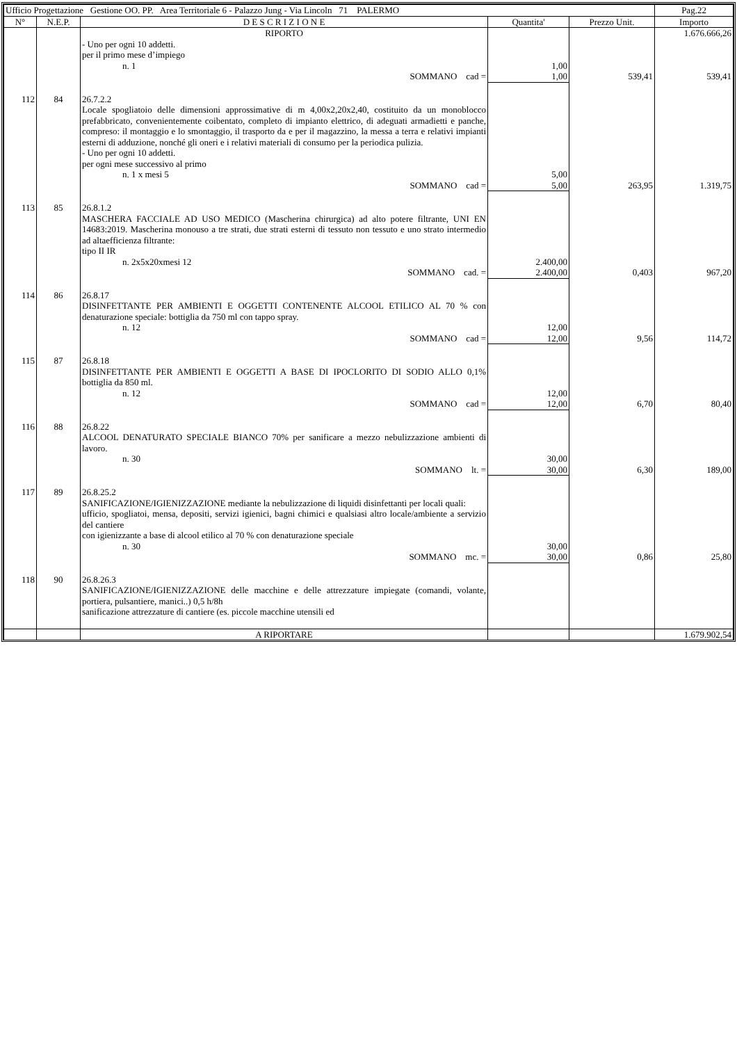| Ufficio Progettazione Gestione OO. PP. Area Territoriale 6 - Palazzo Jung - Via Lincoln 71 PALERMO | | | | | Pag.22 |
| N° | N.E.P. | D E S C R I Z I O N E | Quantita' | Prezzo Unit. | Importo |
| | | RIPORTO | | | 1.676.666,26 |
| | | - Uno per ogni 10 addetti. per il primo mese d’impiego n. 1 | 1,00 | | |
| | | SOMMANO cad = | 1,00 | 539,41 | 539,41 |
| 112 | 84 | 26.7.2.2 Locale spogliatoio delle dimensioni approssimative di m 4,00x2,20x2,40, costituito da un monoblocco prefabbricato, convenientemente coibentato, completo di impianto elettrico, di adeguati armadietti e panche, compreso: il montaggio e lo smontaggio, il trasporto da e per il magazzino, la messa a terra e relativi impianti esterni di adduzione, nonché gli oneri e i relativi materiali di consumo per la periodica pulizia. - Uno per ogni 10 addetti. per ogni mese successivo al primo n. 1 x mesi 5 | 5,00 | | |
| | | SOMMANO cad = | 5,00 | 263,95 | 1.319,75 |
| 113 | 85 | 26.8.1.2 MASCHERA FACCIALE AD USO MEDICO (Mascherina chirurgica) ad alto potere filtrante, UNI EN 14683:2019. Mascherina monouso a tre strati, due strati esterni di tessuto non tessuto e uno strato intermedio ad altaefficienza filtrante: tipo II IR n. 2x5x20xmesi 12 | 2.400,00 | | |
| | | SOMMANO cad. = | 2.400,00 | 0,403 | 967,20 |
| 114 | 86 | 26.8.17 DISINFETTANTE PER AMBIENTI E OGGETTI CONTENENTE ALCOOL ETILICO AL 70 % con denaturazione speciale: bottiglia da 750 ml con tappo spray. n. 12 | 12,00 | | |
| | | SOMMANO cad = | 12,00 | 9,56 | 114,72 |
| 115 | 87 | 26.8.18 DISINFETTANTE PER AMBIENTI E OGGETTI A BASE DI IPOCLORITO DI SODIO ALLO 0,1% bottiglia da 850 ml. n. 12 | 12,00 | | |
| | | SOMMANO cad = | 12,00 | 6,70 | 80,40 |
| 116 | 88 | 26.8.22 ALCOOL DENATURATO SPECIALE BIANCO 70% per sanificare a mezzo nebulizzazione ambienti di lavoro. n. 30 | 30,00 | | |
| | | SOMMANO lt. = | 30,00 | 6,30 | 189,00 |
| 117 | 89 | 26.8.25.2 SANIFICAZIONE/IGIENIZZAZIONE mediante la nebulizzazione di liquidi disinfettanti per locali quali: ufficio, spogliatoi, mensa, depositi, servizi igienici, bagni chimici e qualsiasi altro locale/ambiente a servizio del cantiere con igienizzante a base di alcool etilico al 70 % con denaturazione speciale n. 30 | 30,00 | | |
| | | SOMMANO mc. = | 30,00 | 0,86 | 25,80 |
| 118 | 90 | 26.8.26.3 SANIFICAZIONE/IGIENIZZAZIONE delle macchine e delle attrezzature impiegate (comandi, volante, portiera, pulsantiere, manici..) 0,5 h/8h sanificazione attrezzature di cantiere (es. piccole macchine utensili ed | | | |
| | | A RIPORTARE | | | 1.679.902,54 |